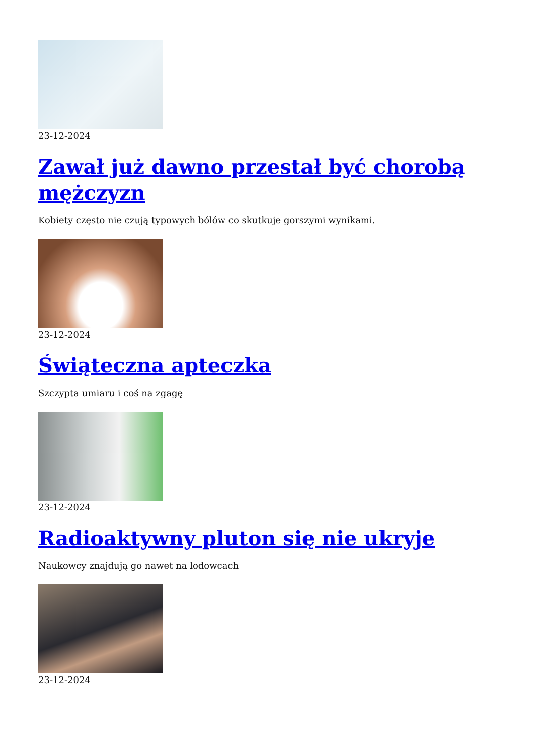23-12-2024
Zawał już dawno przestał być chorobą mężczyzn
Kobiety często nie czują typowych bólów co skutkuje gorszymi wynikami.
23-12-2024
Świąteczna apteczka
Szczypta umiaru i coś na zgagę
23-12-2024
Radioaktywny pluton się nie ukryje
Naukowcy znajdują go nawet na lodowcach
23-12-2024